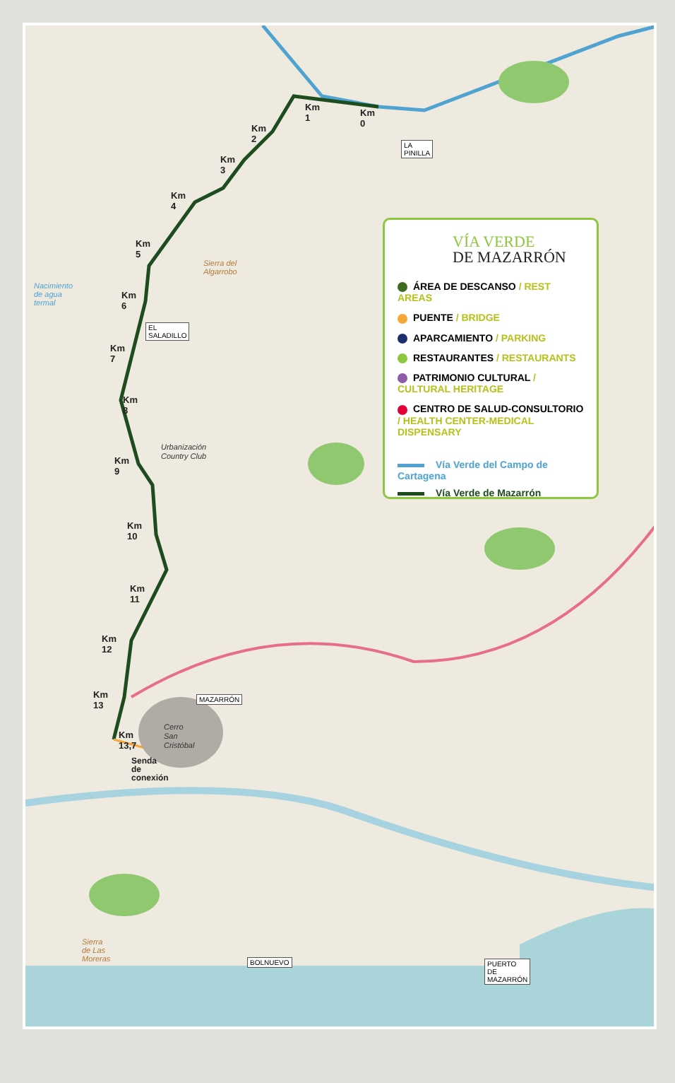Km 1
Km 0
Km 2
Km 3
Km 4
Km 5
Km 6
Km 7
Km 8
Km 9
Km 10
Km 11
Km 12
Km 13
Km 13,7
Senda de
conexión
LA PINILLA
EL SALADILLO
MAZARRÓN
BOLNUEVO PUERTO DE MAZARRÓN
Sierra del Algarrobo
Nacimiento
de agua termal
Urbanización
Country Club
Cerro San
Cristóbal
Sierra de Las Moreras
VÍA VERDE
DE MAZARRÓN
ÁREA DE DESCANSO / REST AREAS
PUENTE / BRIDGE
APARCAMIENTO / PARKING
RESTAURANTES / RESTAURANTS
PATRIMONIO CULTURAL / CULTURAL HERITAGE
CENTRO DE SALUD-CONSULTORIO
/ HEALTH CENTER-MEDICAL DISPENSARY
Vía Verde del Campo de Cartagena
Vía Verde de Mazarrón